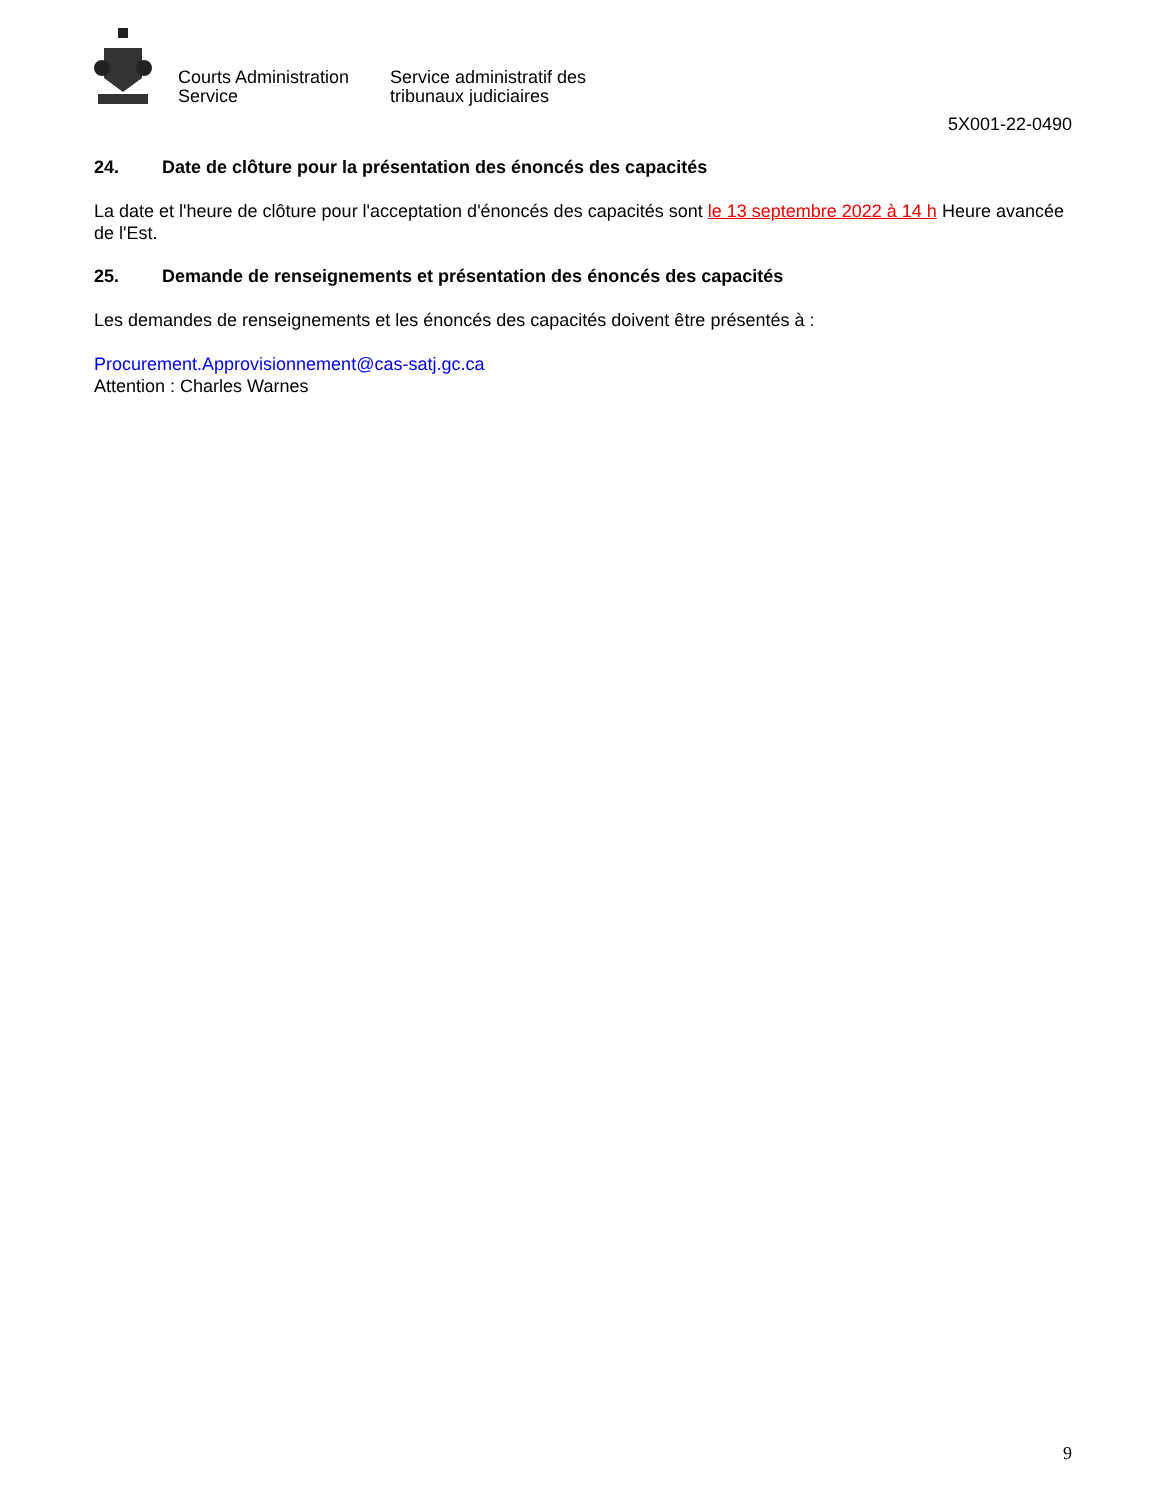Courts Administration Service
Service administratif des tribunaux judiciaires
5X001-22-0490
24. Date de clôture pour la présentation des énoncés des capacités
La date et l'heure de clôture pour l'acceptation d'énoncés des capacités sont le 13 septembre 2022 à 14 h Heure avancée de l'Est.
25. Demande de renseignements et présentation des énoncés des capacités
Les demandes de renseignements et les énoncés des capacités doivent être présentés à :
Procurement.Approvisionnement@cas-satj.gc.ca
Attention : Charles Warnes
9